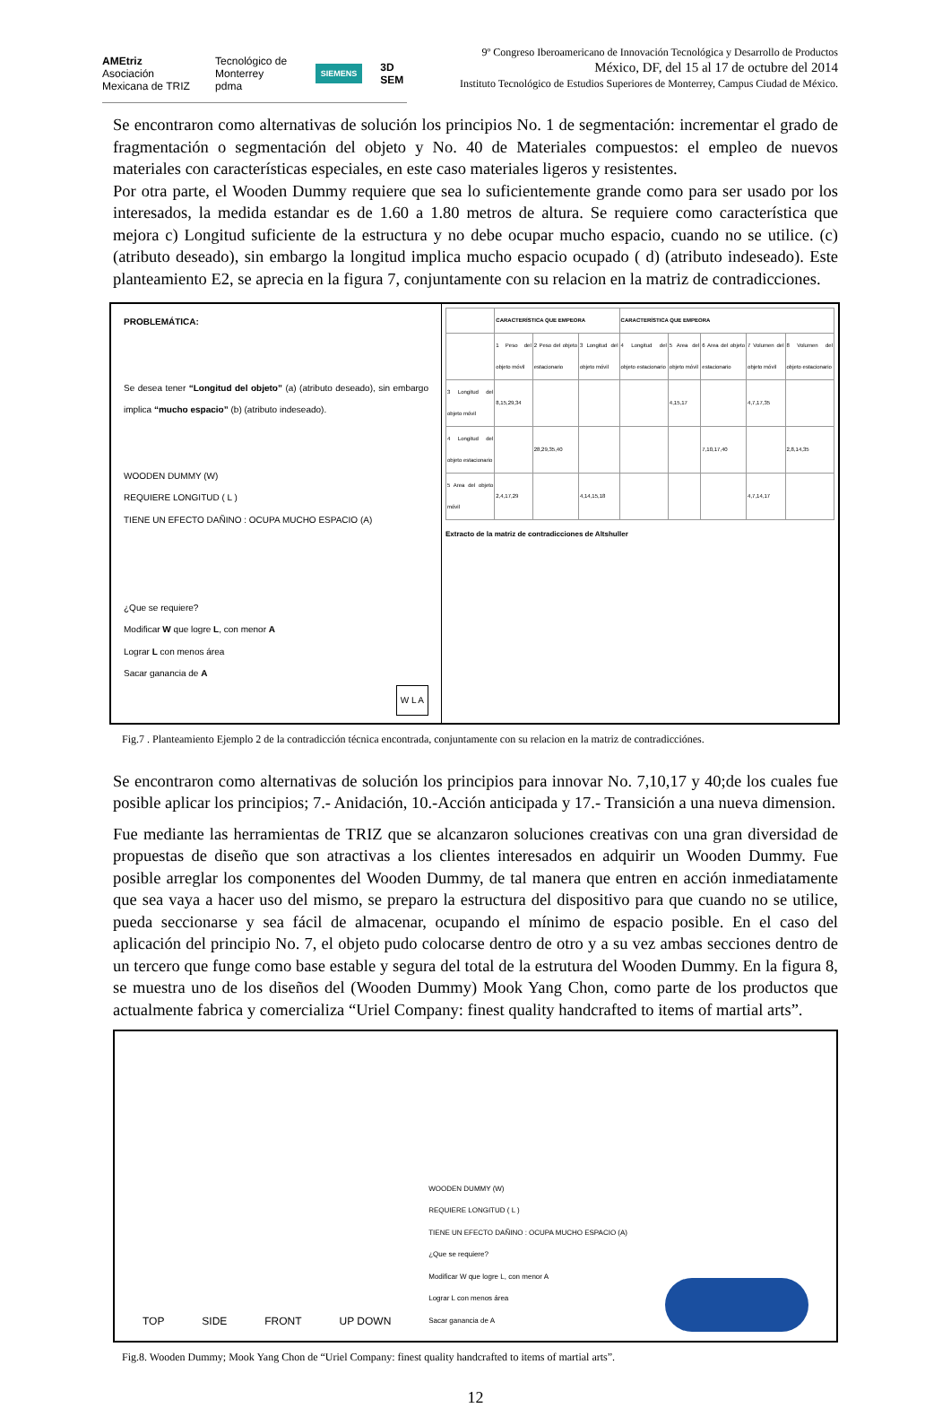AMEtriz
Asociación Mexicana de TRIZ Tecnológico de Monterrey
pdma SIEMENS 3D SEM
9º Congreso Iberoamericano de Innovación Tecnológica y Desarrollo de Productos
México, DF, del 15 al 17 de octubre del 2014
Instituto Tecnológico de Estudios Superiores de Monterrey, Campus Ciudad de México.
Se encontraron como alternativas de solución los principios No. 1 de segmentación: incrementar el grado de fragmentación o segmentación del objeto y No. 40 de Materiales compuestos: el empleo de nuevos materiales con características especiales, en este caso materiales ligeros y resistentes.
Por otra parte, el Wooden Dummy requiere que sea lo suficientemente grande como para ser usado por los interesados, la medida estandar es de 1.60 a 1.80 metros de altura. Se requiere como característica que mejora c) Longitud suficiente de la estructura y no debe ocupar mucho espacio, cuando no se utilice. (c) (atributo deseado), sin embargo la longitud implica mucho espacio ocupado ( d) (atributo indeseado). Este planteamiento E2, se aprecia en la figura 7, conjuntamente con su relacion en la matriz de contradicciones.
PROBLEMÁTICA:
Se desea tener “Longitud del objeto” (a) (atributo deseado), sin embargo implica “mucho espacio” (b) (atributo indeseado).
WOODEN DUMMY (W)
REQUIERE LONGITUD ( L )
TIENE UN EFECTO DAÑINO : OCUPA MUCHO ESPACIO (A)
¿Que se requiere?
Modificar W que logre L, con menor A
Lograr L con menos área
Sacar ganancia de A
W L A
| | CARACTERÍSTICA QUE EMPEORA | | | CARACTERÍSTICA QUE EMPEORA | | | | |
| --- | --- | --- | --- | --- | --- | --- | --- | --- |
| | 1 Peso del objeto móvil | 2 Peso del objeto estacionario | 3 Longitud del objeto móvil | 4 Longitud del objeto estacionario | 5 Area del objeto móvil | 6 Area del objeto estacionario | 7 Volumen del objeto móvil | 8 Volumen del objeto estacionario |
| 3 Longitud del objeto móvil | 8,15,29,34 | | | | 4,15,17 | | 4,7,17,35 | |
| 4 Longitud del objeto estacionario | | 28,29,35,40 | | | | 7,10,17,40 | | 2,8,14,35 |
| 5 Area del objeto móvil | 2,4,17,29 | | 4,14,15,18 | | | | 4,7,14,17 | |
Extracto de la matriz de contradicciones de Altshuller
Fig.7 . Planteamiento Ejemplo 2 de la contradicción técnica encontrada, conjuntamente con su relacion en la matriz de contradicciónes.
Se encontraron como alternativas de solución los principios para innovar No. 7,10,17 y 40;de los cuales fue posible aplicar los principios; 7.- Anidación, 10.-Acción anticipada y 17.- Transición a una nueva dimension.
Fue mediante las herramientas de TRIZ que se alcanzaron soluciones creativas con una gran diversidad de propuestas de diseño que son atractivas a los clientes interesados en adquirir un Wooden Dummy. Fue posible arreglar los componentes del Wooden Dummy, de tal manera que entren en acción inmediatamente que sea vaya a hacer uso del mismo, se preparo la estructura del dispositivo para que cuando no se utilice, pueda seccionarse y sea fácil de almacenar, ocupando el mínimo de espacio posible. En el caso del aplicación del principio No. 7, el objeto pudo colocarse dentro de otro y a su vez ambas secciones dentro de un tercero que funge como base estable y segura del total de la estrutura del Wooden Dummy. En la figura 8, se muestra uno de los diseños del (Wooden Dummy) Mook Yang Chon, como parte de los productos que actualmente fabrica y comercializa “Uriel Company: finest quality handcrafted to items of martial arts”.
TOP SIDE FRONT UP DOWN WOODEN DUMMY (W)
REQUIERE LONGITUD ( L )
TIENE UN EFECTO DAÑINO : OCUPA MUCHO ESPACIO (A)
¿Que se requiere?
Modificar W que logre L, con menor A
Lograr L con menos área
Sacar ganancia de A
Fig.8. Wooden Dummy; Mook Yang Chon de “Uriel Company: finest quality handcrafted to items of martial arts”.
12